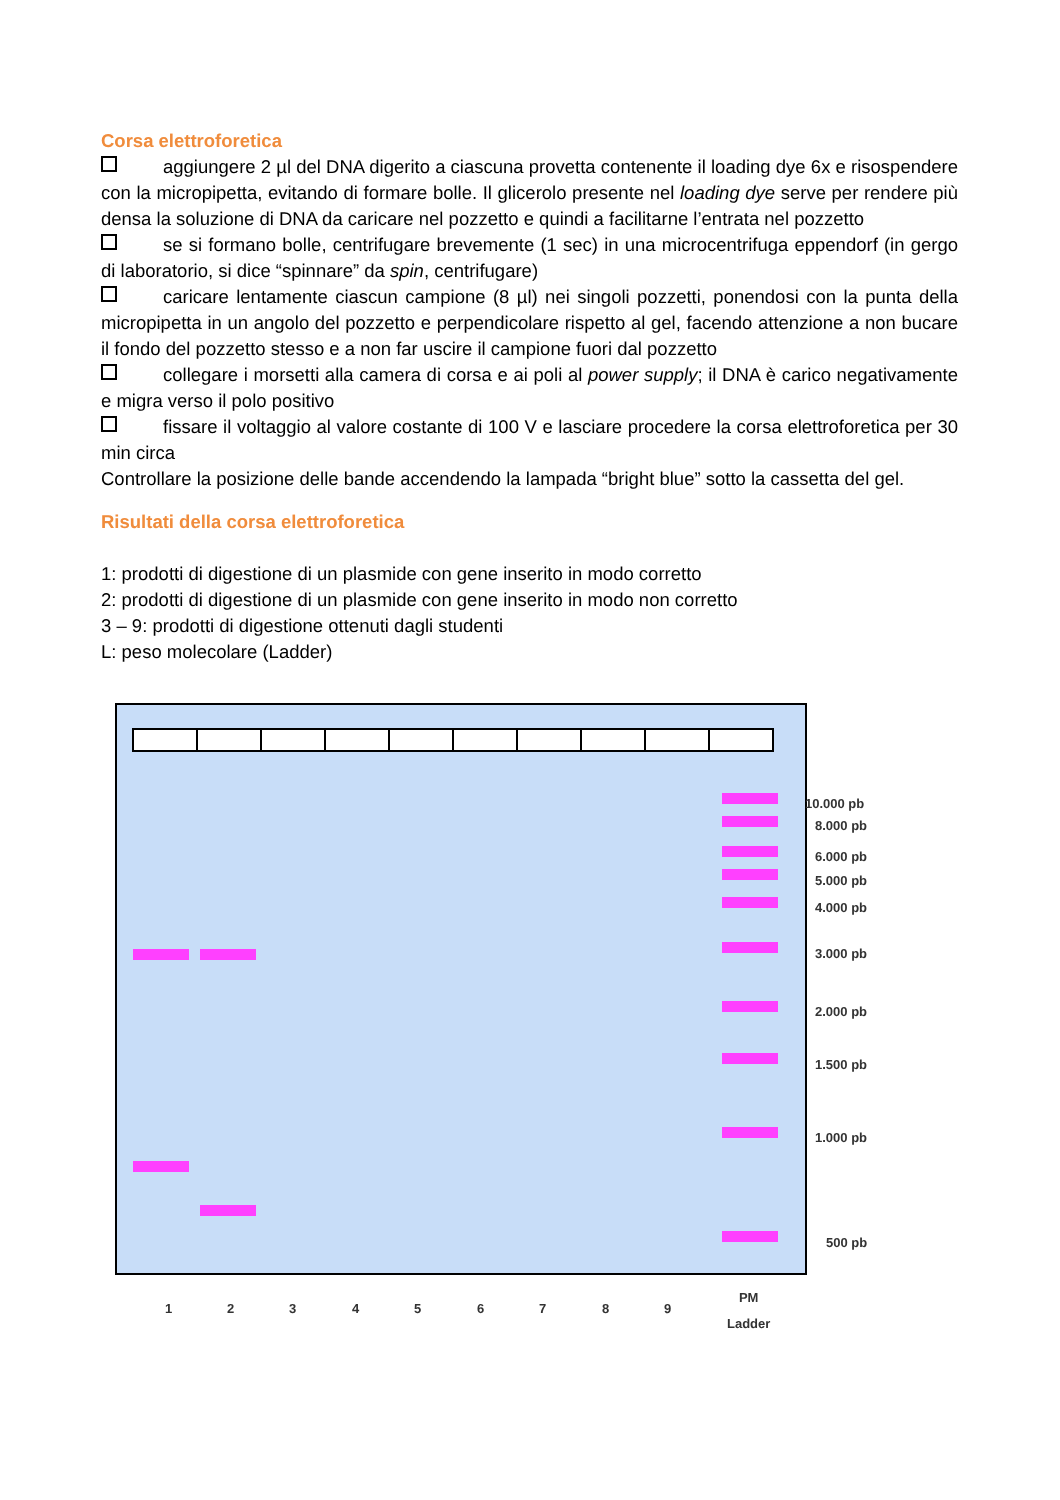Corsa elettroforetica
aggiungere 2 µl del DNA digerito a ciascuna provetta contenente il loading dye 6x e risospendere con la micropipetta, evitando di formare bolle. Il glicerolo presente nel loading dye serve per rendere più densa la soluzione di DNA da caricare nel pozzetto e quindi a facilitarne l’entrata nel pozzetto
se si formano bolle, centrifugare brevemente (1 sec) in una microcentrifuga eppendorf (in gergo di laboratorio, si dice “spinnare” da spin, centrifugare)
caricare lentamente ciascun campione (8 µl) nei singoli pozzetti, ponendosi con la punta della micropipetta in un angolo del pozzetto e perpendicolare rispetto al gel, facendo attenzione a non bucare il fondo del pozzetto stesso e a non far uscire il campione fuori dal pozzetto
collegare i morsetti alla camera di corsa e ai poli al power supply; il DNA è carico negativamente e migra verso il polo positivo
fissare il voltaggio al valore costante di 100 V e lasciare procedere la corsa elettroforetica per 30 min circa
Controllare la posizione delle bande accendendo la lampada “bright blue” sotto la cassetta del gel.
Risultati della corsa elettroforetica
1: prodotti di digestione di un plasmide con gene inserito in modo corretto
2: prodotti di digestione di un plasmide con gene inserito in modo non corretto
3 – 9: prodotti di digestione ottenuti dagli studenti
L: peso molecolare (Ladder)
10.000 pb
8.000 pb
6.000 pb
5.000 pb
4.000 pb
3.000 pb
2.000 pb
1.500 pb
1.000 pb
500 pb
1 2 3 4 5 6 7 8 9
PM
Ladder